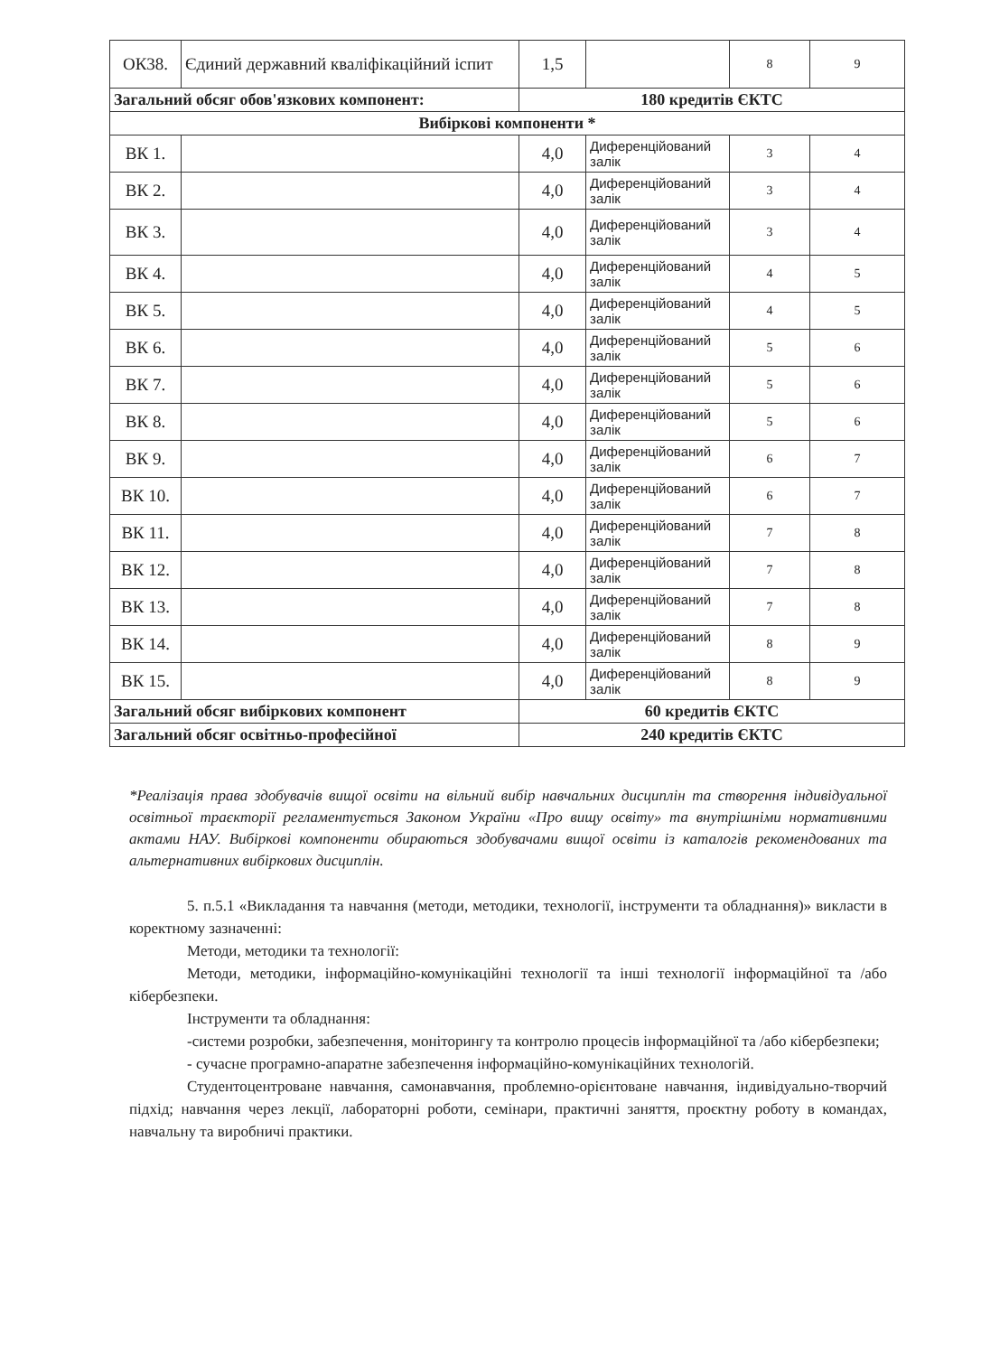| ОК38. | Єдиний державний кваліфікаційний іспит | 1,5 | | 8 | 9 |
| Загальний обсяг обов'язкових компонент: | | 180 кредитів ЄКТС | | | |
| Вибіркові компоненти * | | | | | |
| ВК 1. | | 4,0 | Диференційований залік | 3 | 4 |
| ВК 2. | | 4,0 | Диференційований залік | 3 | 4 |
| ВК 3. | | 4,0 | Диференційований залік | 3 | 4 |
| ВК 4. | | 4,0 | Диференційований залік | 4 | 5 |
| ВК 5. | | 4,0 | Диференційований залік | 4 | 5 |
| ВК 6. | | 4,0 | Диференційований залік | 5 | 6 |
| ВК 7. | | 4,0 | Диференційований залік | 5 | 6 |
| ВК 8. | | 4,0 | Диференційований залік | 5 | 6 |
| ВК 9. | | 4,0 | Диференційований залік | 6 | 7 |
| ВК 10. | | 4,0 | Диференційований залік | 6 | 7 |
| ВК 11. | | 4,0 | Диференційований залік | 7 | 8 |
| ВК 12. | | 4,0 | Диференційований залік | 7 | 8 |
| ВК 13. | | 4,0 | Диференційований залік | 7 | 8 |
| ВК 14. | | 4,0 | Диференційований залік | 8 | 9 |
| ВК 15. | | 4,0 | Диференційований залік | 8 | 9 |
| Загальний обсяг вибіркових компонент | | 60 кредитів ЄКТС | | | |
| Загальний обсяг освітньо-професійної | | 240 кредитів ЄКТС | | | |
*Реалізація права здобувачів вищої освіти на вільний вибір навчальних дисциплін та створення індивідуальної освітньої траєкторії регламентується Законом України «Про вищу освіту» та внутрішніми нормативними актами НАУ. Вибіркові компоненти обираються здобувачами вищої освіти із каталогів рекомендованих та альтернативних вибіркових дисциплін.
5. п.5.1 «Викладання та навчання (методи, методики, технології, інструменти та обладнання)» викласти в коректному зазначенні:
Методи, методики та технології:
Методи, методики, інформаційно-комунікаційні технології та інші технології інформаційної та /або кібербезпеки.
Інструменти та обладнання:
-системи розробки, забезпечення, моніторингу та контролю процесів інформаційної та /або кібербезпеки;
- сучасне програмно-апаратне забезпечення інформаційно-комунікаційних технологій.
Студентоцентроване навчання, самонавчання, проблемно-орієнтоване навчання, індивідуально-творчий підхід; навчання через лекції, лабораторні роботи, семінари, практичні заняття, проєктну роботу в командах, навчальну та виробничі практики.